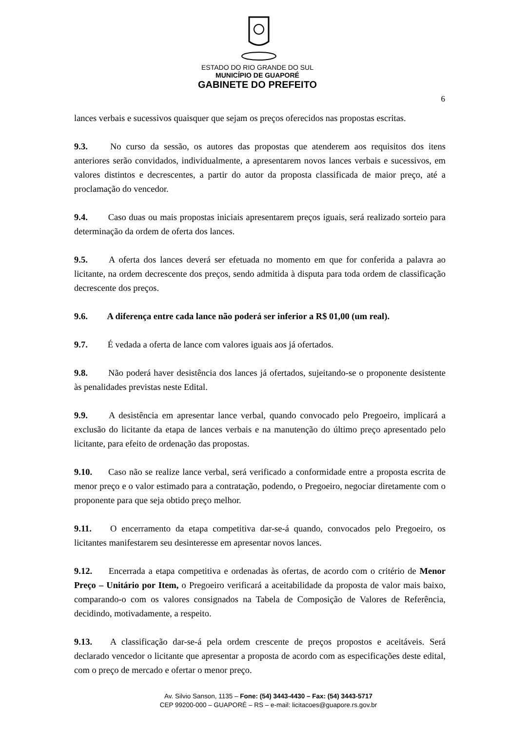ESTADO DO RIO GRANDE DO SUL
MUNICÍPIO DE GUAPORÉ
GABINETE DO PREFEITO
6
lances verbais e sucessivos quaisquer que sejam os preços oferecidos nas propostas escritas.
9.3. No curso da sessão, os autores das propostas que atenderem aos requisitos dos itens anteriores serão convidados, individualmente, a apresentarem novos lances verbais e sucessivos, em valores distintos e decrescentes, a partir do autor da proposta classificada de maior preço, até a proclamação do vencedor.
9.4. Caso duas ou mais propostas iniciais apresentarem preços iguais, será realizado sorteio para determinação da ordem de oferta dos lances.
9.5. A oferta dos lances deverá ser efetuada no momento em que for conferida a palavra ao licitante, na ordem decrescente dos preços, sendo admitida à disputa para toda ordem de classificação decrescente dos preços.
9.6. A diferença entre cada lance não poderá ser inferior a R$ 01,00 (um real).
9.7. É vedada a oferta de lance com valores iguais aos já ofertados.
9.8. Não poderá haver desistência dos lances já ofertados, sujeitando-se o proponente desistente às penalidades previstas neste Edital.
9.9. A desistência em apresentar lance verbal, quando convocado pelo Pregoeiro, implicará a exclusão do licitante da etapa de lances verbais e na manutenção do último preço apresentado pelo licitante, para efeito de ordenação das propostas.
9.10. Caso não se realize lance verbal, será verificado a conformidade entre a proposta escrita de menor preço e o valor estimado para a contratação, podendo, o Pregoeiro, negociar diretamente com o proponente para que seja obtido preço melhor.
9.11. O encerramento da etapa competitiva dar-se-á quando, convocados pelo Pregoeiro, os licitantes manifestarem seu desinteresse em apresentar novos lances.
9.12. Encerrada a etapa competitiva e ordenadas às ofertas, de acordo com o critério de Menor Preço – Unitário por Item, o Pregoeiro verificará a aceitabilidade da proposta de valor mais baixo, comparando-o com os valores consignados na Tabela de Composição de Valores de Referência, decidindo, motivadamente, a respeito.
9.13. A classificação dar-se-á pela ordem crescente de preços propostos e aceitáveis. Será declarado vencedor o licitante que apresentar a proposta de acordo com as especificações deste edital, com o preço de mercado e ofertar o menor preço.
Av. Silvio Sanson, 1135 – Fone: (54) 3443-4430 – Fax: (54) 3443-5717
CEP 99200-000 – GUAPORÉ – RS – e-mail: licitacoes@guapore.rs.gov.br